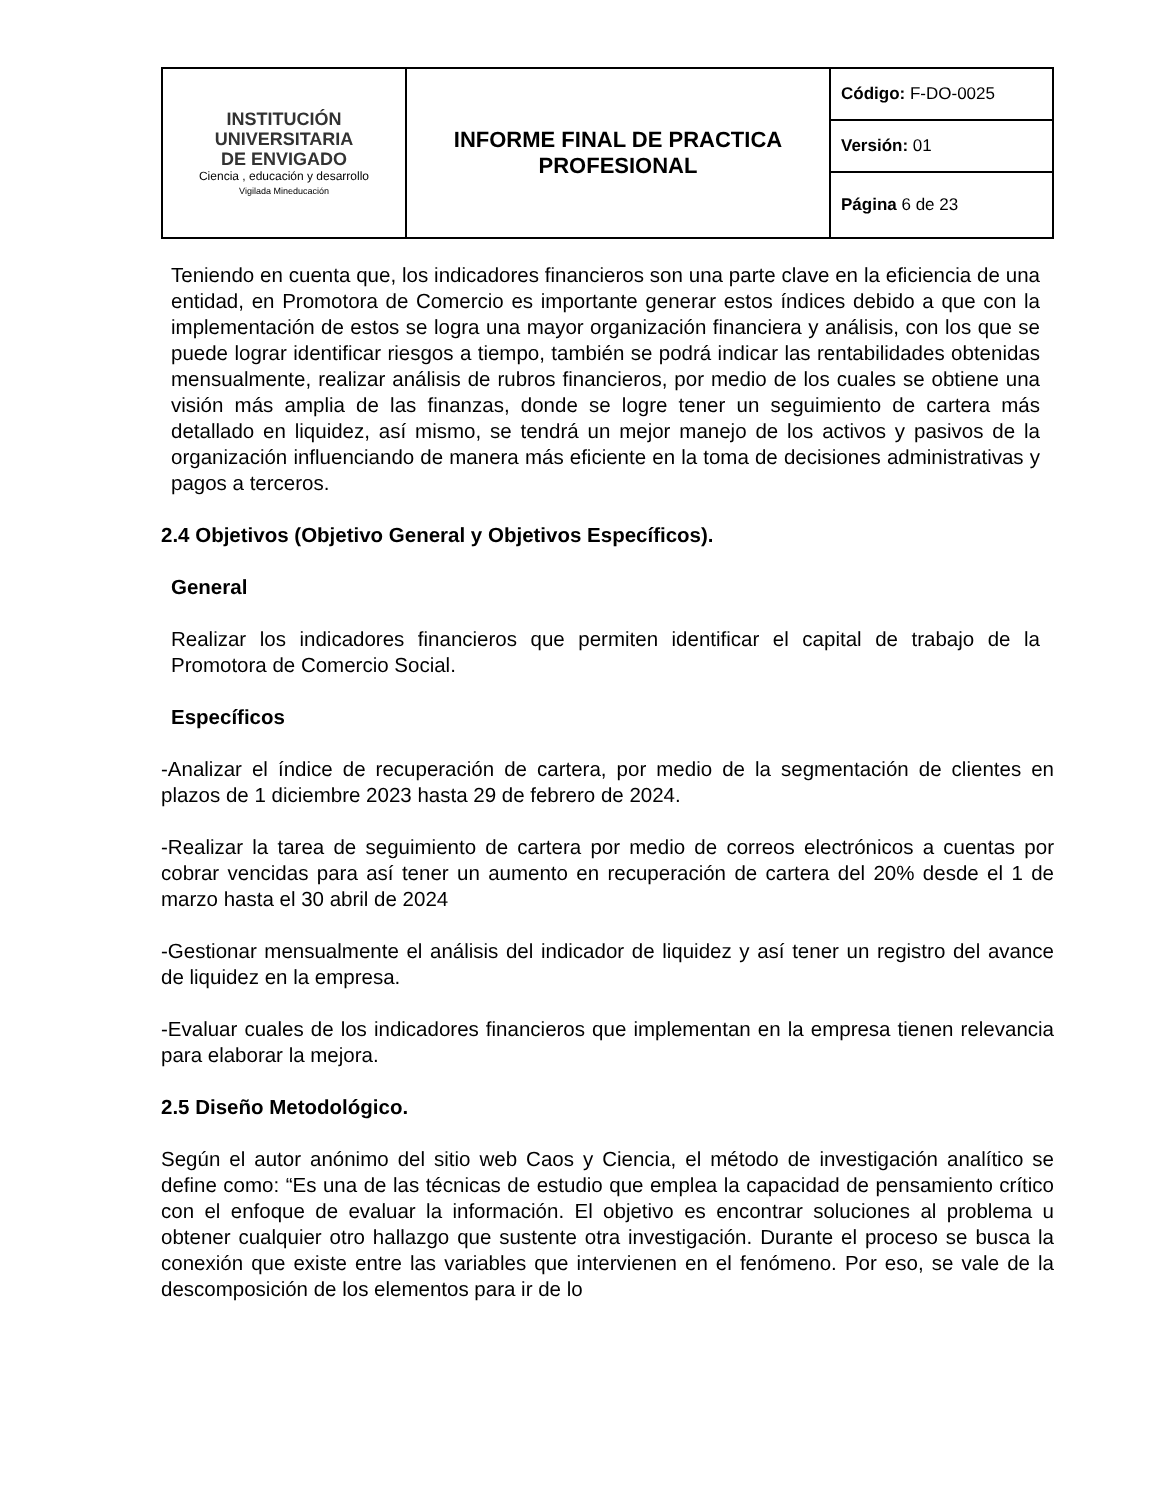| INSTITUCIÓN UNIVERSITARIA DE ENVIGADO Ciencia , educación y desarrollo Vigilada Mineducación | INFORME FINAL DE PRACTICA PROFESIONAL | Código: F-DO-0025 |
| | | Versión: 01 |
| | | Página 6 de 23 |
Teniendo en cuenta que, los indicadores financieros son una parte clave en la eficiencia de una entidad, en Promotora de Comercio es importante generar estos índices debido a que con la implementación de estos se logra una mayor organización financiera y análisis, con los que se puede lograr identificar riesgos a tiempo, también se podrá indicar las rentabilidades obtenidas mensualmente, realizar análisis de rubros financieros, por medio de los cuales se obtiene una visión más amplia de las finanzas, donde se logre tener un seguimiento de cartera más detallado en liquidez, así mismo, se tendrá un mejor manejo de los activos y pasivos de la organización influenciando de manera más eficiente en la toma de decisiones administrativas y pagos a terceros.
2.4 Objetivos (Objetivo General y Objetivos Específicos).
General
Realizar los indicadores financieros que permiten identificar el capital de trabajo de la Promotora de Comercio Social.
Específicos
-Analizar el índice de recuperación de cartera, por medio de la segmentación de clientes en plazos de 1 diciembre 2023 hasta 29 de febrero de 2024.
-Realizar la tarea de seguimiento de cartera por medio de correos electrónicos a cuentas por cobrar vencidas para así tener un aumento en recuperación de cartera del 20% desde el 1 de marzo hasta el 30 abril de 2024
-Gestionar mensualmente el análisis del indicador de liquidez y así tener un registro del avance de liquidez en la empresa.
-Evaluar cuales de los indicadores financieros que implementan en la empresa tienen relevancia para elaborar la mejora.
2.5 Diseño Metodológico.
Según el autor anónimo del sitio web Caos y Ciencia, el método de investigación analítico se define como: “Es una de las técnicas de estudio que emplea la capacidad de pensamiento crítico con el enfoque de evaluar la información. El objetivo es encontrar soluciones al problema u obtener cualquier otro hallazgo que sustente otra investigación. Durante el proceso se busca la conexión que existe entre las variables que intervienen en el fenómeno. Por eso, se vale de la descomposición de los elementos para ir de lo